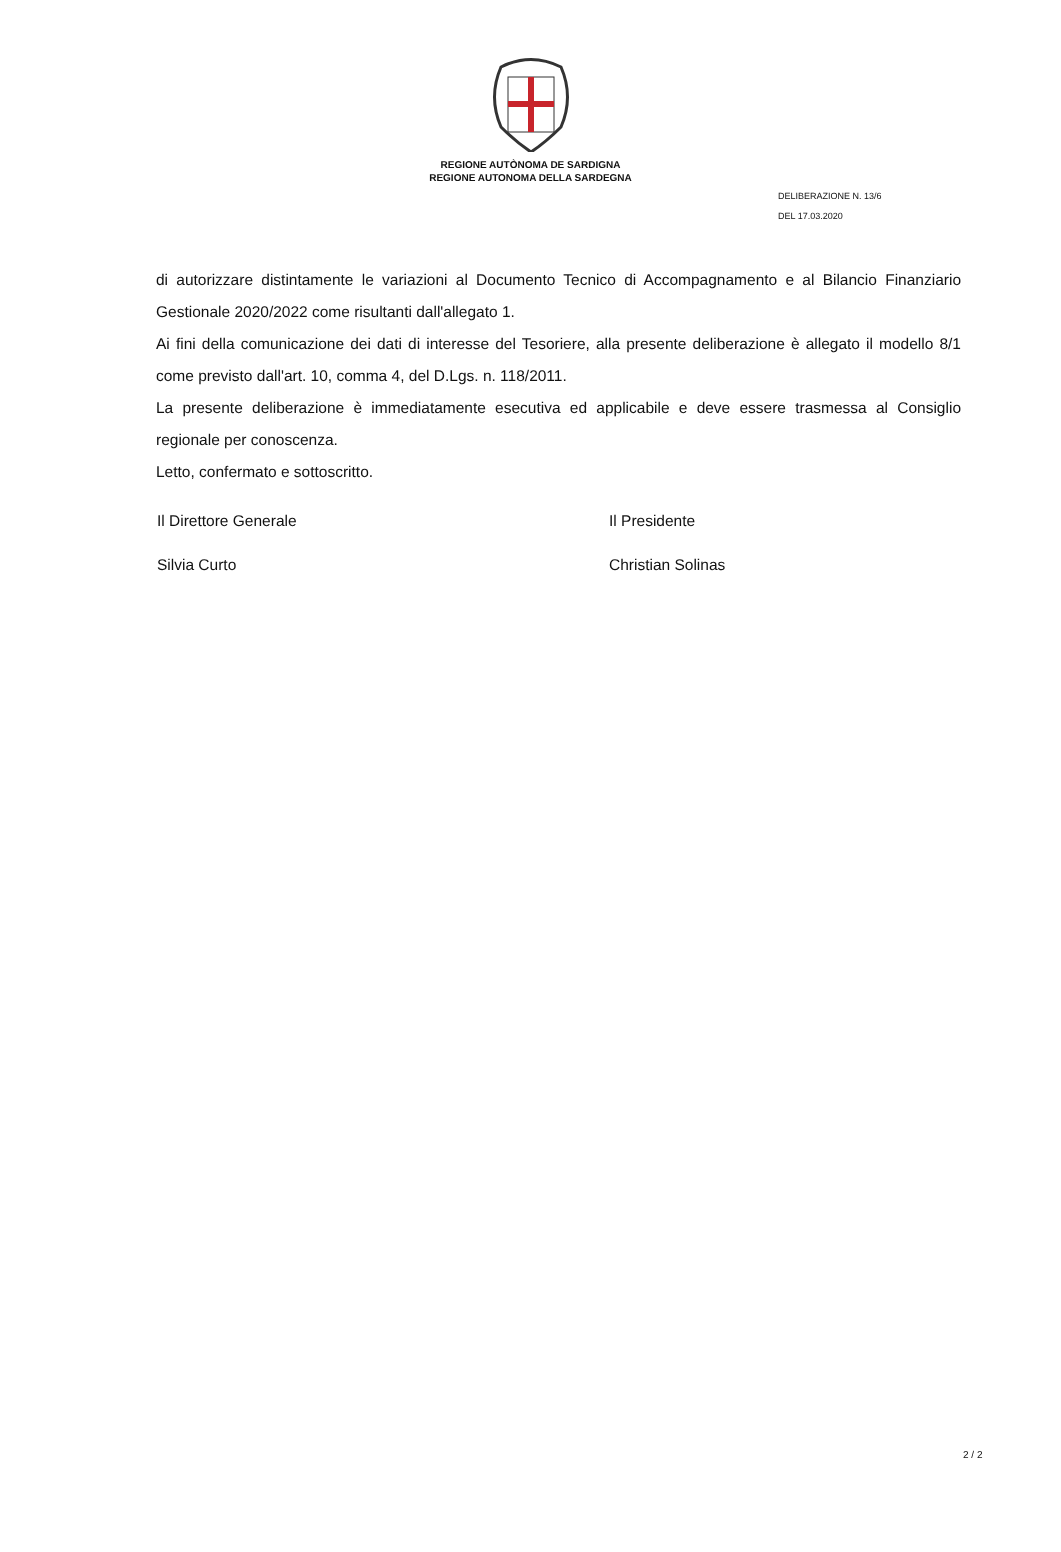REGIONE AUTÒNOMA DE SARDIGNA
REGIONE AUTONOMA DELLA SARDEGNA
DELIBERAZIONE N. 13/6
DEL 17.03.2020
di autorizzare distintamente le variazioni al Documento Tecnico di Accompagnamento e al Bilancio Finanziario Gestionale 2020/2022 come risultanti dall'allegato 1.
Ai fini della comunicazione dei dati di interesse del Tesoriere, alla presente deliberazione è allegato il modello 8/1 come previsto dall'art. 10, comma 4, del D.Lgs. n. 118/2011.
La presente deliberazione è immediatamente esecutiva ed applicabile e deve essere trasmessa al Consiglio regionale per conoscenza.
Letto, confermato e sottoscritto.
Il Direttore Generale
Silvia Curto
Il Presidente
Christian Solinas
2 / 2